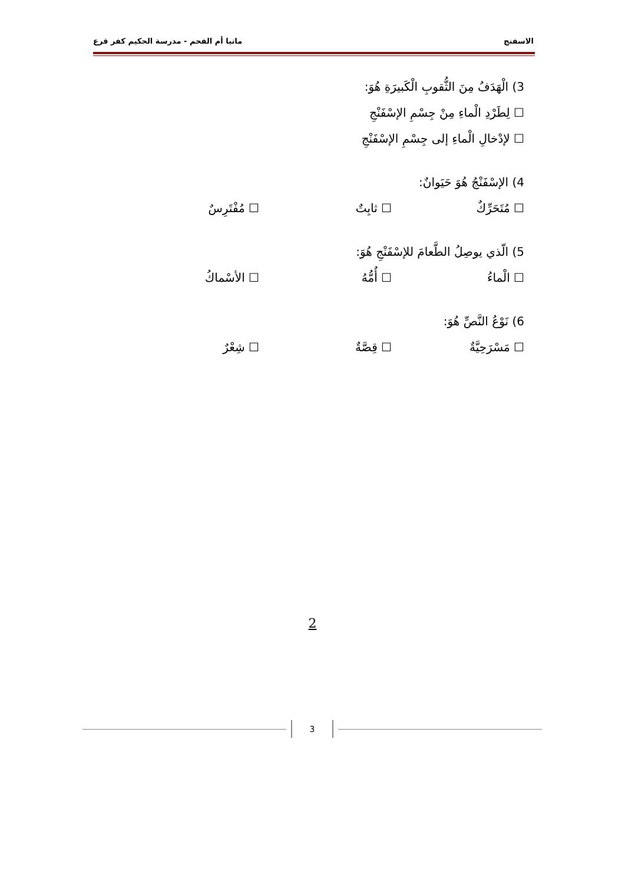الاسفنج ماتيا أم الفحم - مدرسة الحكيم كفر قرع
3) الْهَدَفُ مِنَ الثُّقوبِ الْكَبيرَةِ هُوَ:
☐ لِطَرْدِ الْماءِ مِنْ جِسْمِ الإسْفَنْجِ
☐ لإدْخالِ الْماءِ إلى جِسْمِ الإسْفَنْجِ
4) الإسْفَنْجُ هُوَ حَيَوانٌ:
☐ مُتَحَرِّكٌ ☐ ثابِتٌ ☐ مُفْتَرِسٌ
5) الّذي يوصِلُ الطَّعامَ للإسْفَنْجِ هُوَ:
☐ الْماءُ ☐ أُمُّهُ ☐ الأسْماكُ
6) نَوْعُ النَّصِّ هُوَ:
☐ مَسْرَحِيَّةٌ ☐ قِصَّةٌ ☐ شِعْرٌ
2
3